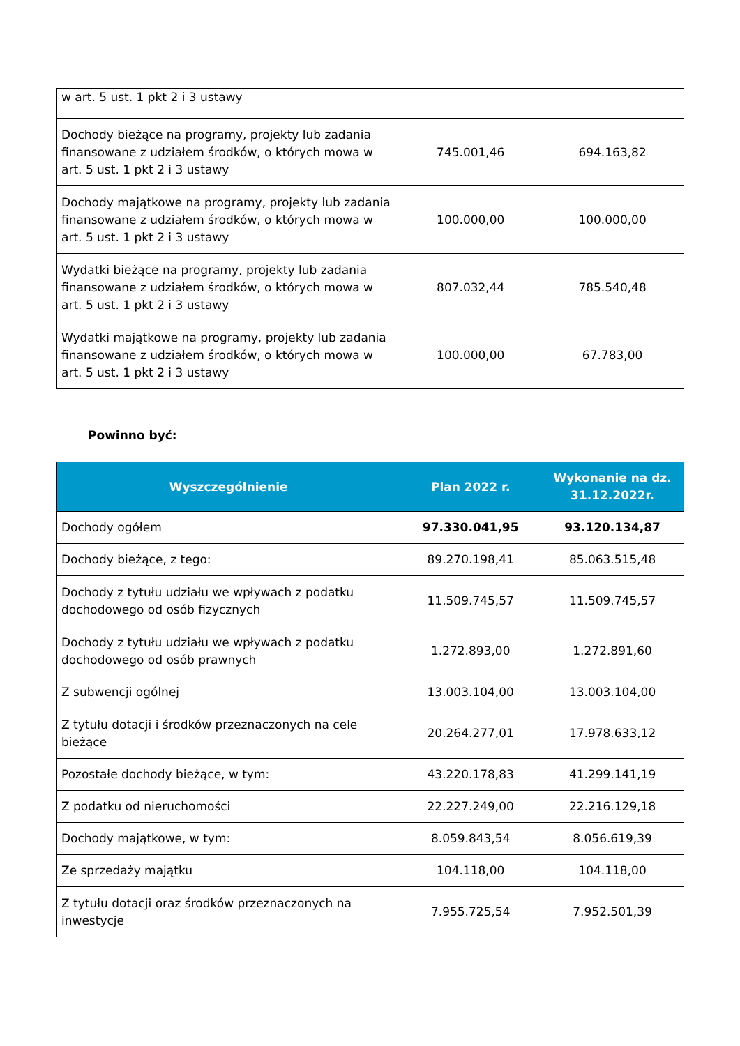| w art. 5 ust. 1 pkt 2 i 3 ustawy | | |
| Dochody bieżące na programy, projekty lub zadania finansowane z udziałem środków, o których mowa w art. 5 ust. 1 pkt 2 i 3 ustawy | 745.001,46 | 694.163,82 |
| Dochody majątkowe na programy, projekty lub zadania finansowane z udziałem środków, o których mowa w art. 5 ust. 1 pkt 2 i 3 ustawy | 100.000,00 | 100.000,00 |
| Wydatki bieżące na programy, projekty lub zadania finansowane z udziałem środków, o których mowa w art. 5 ust. 1 pkt 2 i 3 ustawy | 807.032,44 | 785.540,48 |
| Wydatki majątkowe na programy, projekty lub zadania finansowane z udziałem środków, o których mowa w art. 5 ust. 1 pkt 2 i 3 ustawy | 100.000,00 | 67.783,00 |
Powinno być:
| Wyszczególnienie | Plan 2022 r. | Wykonanie na dz. 31.12.2022r. |
| --- | --- | --- |
| Dochody ogółem | 97.330.041,95 | 93.120.134,87 |
| Dochody bieżące, z tego: | 89.270.198,41 | 85.063.515,48 |
| Dochody z tytułu udziału we wpływach z podatku dochodowego od osób fizycznych | 11.509.745,57 | 11.509.745,57 |
| Dochody z tytułu udziału we wpływach z podatku dochodowego od osób prawnych | 1.272.893,00 | 1.272.891,60 |
| Z subwencji ogólnej | 13.003.104,00 | 13.003.104,00 |
| Z tytułu dotacji i środków przeznaczonych na cele bieżące | 20.264.277,01 | 17.978.633,12 |
| Pozostałe dochody bieżące, w tym: | 43.220.178,83 | 41.299.141,19 |
| Z podatku od nieruchomości | 22.227.249,00 | 22.216.129,18 |
| Dochody majątkowe, w tym: | 8.059.843,54 | 8.056.619,39 |
| Ze sprzedaży majątku | 104.118,00 | 104.118,00 |
| Z tytułu dotacji oraz środków przeznaczonych na inwestycje | 7.955.725,54 | 7.952.501,39 |